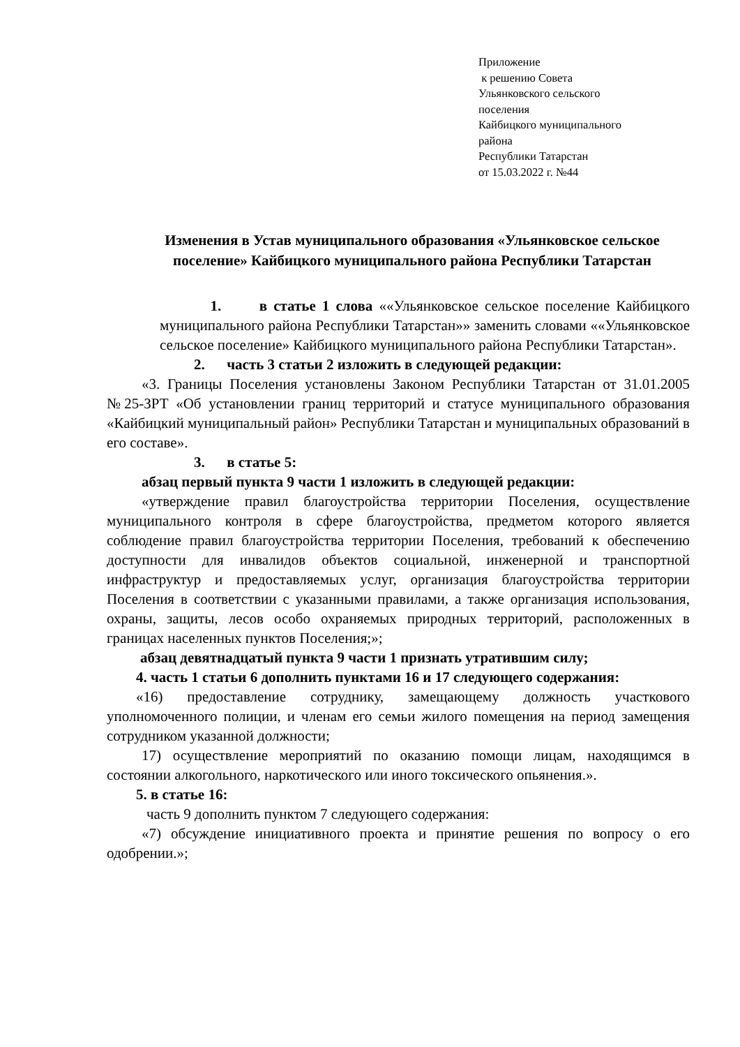Приложение
к решению Совета
Ульянковского сельского
поселения
Кайбицкого муниципального
района
Республики Татарстан
от 15.03.2022 г. №44
Изменения в Устав муниципального образования «Ульянковское сельское поселение» Кайбицкого муниципального района Республики Татарстан
1. в статье 1 слова ««Ульянковское сельское поселение Кайбицкого муниципального района Республики Татарстан»» заменить словами ««Ульянковское сельское поселение» Кайбицкого муниципального района Республики Татарстан».
2. часть 3 статьи 2 изложить в следующей редакции:
«3. Границы Поселения установлены Законом Республики Татарстан от 31.01.2005 №25-ЗРТ «Об установлении границ территорий и статусе муниципального образования «Кайбицкий муниципальный район» Республики Татарстан и муниципальных образований в его составе».
3. в статье 5:
абзац первый пункта 9 части 1 изложить в следующей редакции:
«утверждение правил благоустройства территории Поселения, осуществление муниципального контроля в сфере благоустройства, предметом которого является соблюдение правил благоустройства территории Поселения, требований к обеспечению доступности для инвалидов объектов социальной, инженерной и транспортной инфраструктур и предоставляемых услуг, организация благоустройства территории Поселения в соответствии с указанными правилами, а также организация использования, охраны, защиты, лесов особо охраняемых природных территорий, расположенных в границах населенных пунктов Поселения;»;
абзац девятнадцатый пункта 9 части 1 признать утратившим силу;
4. часть 1 статьи 6 дополнить пунктами 16 и 17 следующего содержания:
«16) предоставление сотруднику, замещающему должность участкового уполномоченного полиции, и членам его семьи жилого помещения на период замещения сотрудником указанной должности;
17) осуществление мероприятий по оказанию помощи лицам, находящимся в состоянии алкогольного, наркотического или иного токсического опьянения.».
5. в статье 16:
часть 9 дополнить пунктом 7 следующего содержания:
«7) обсуждение инициативного проекта и принятие решения по вопросу о его одобрении.»;